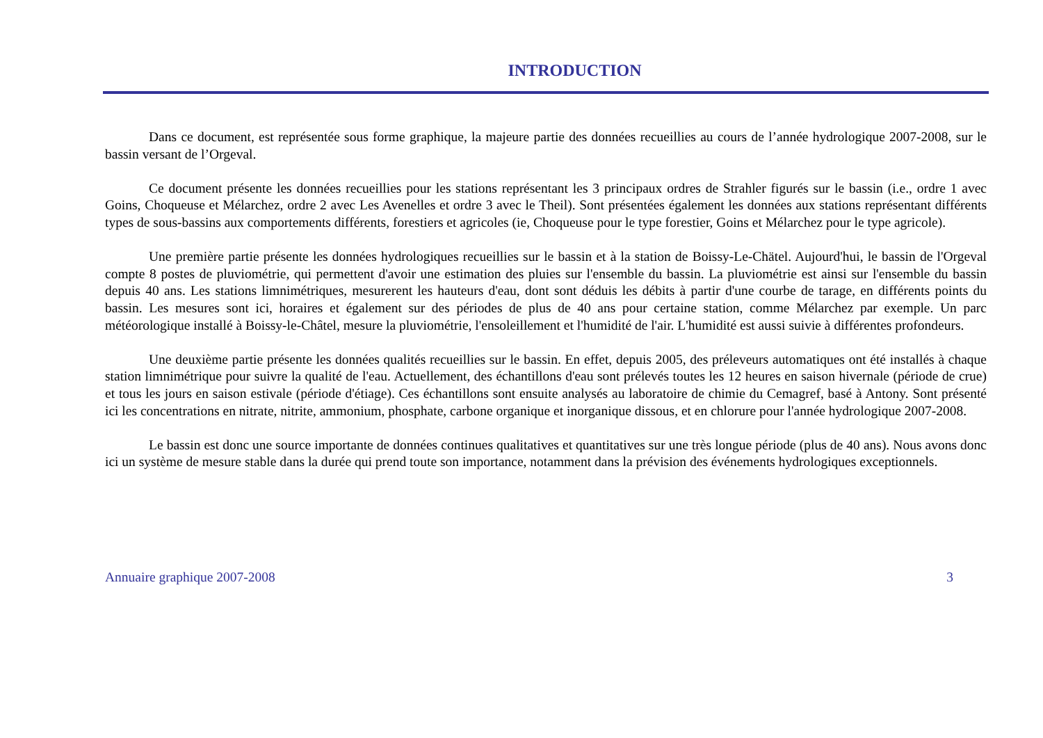INTRODUCTION
Dans ce document, est représentée sous forme graphique, la majeure partie des données recueillies au cours de l’année hydrologique 2007-2008, sur le bassin versant de l’Orgeval.
Ce document présente les données recueillies pour les stations représentant les 3 principaux ordres de Strahler figurés sur le bassin (i.e., ordre 1 avec Goins, Choqueuse et Mélarchez, ordre 2 avec Les Avenelles et ordre 3 avec le Theil). Sont présentées également les données aux stations représentant différents types de sous-bassins aux comportements différents, forestiers et agricoles (ie, Choqueuse pour le type forestier, Goins et Mélarchez pour le type agricole).
Une première partie présente les données hydrologiques recueillies sur le bassin et à la station de Boissy-Le-Chätel. Aujourd'hui, le bassin de l'Orgeval compte 8 postes de pluviométrie, qui permettent d'avoir une estimation des pluies sur l'ensemble du bassin. La pluviométrie est ainsi sur l'ensemble du bassin depuis 40 ans. Les stations limnimétriques, mesurerent les hauteurs d'eau, dont sont déduis les débits à partir d'une courbe de tarage, en différents points du bassin. Les mesures sont ici, horaires et également sur des périodes de plus de 40 ans pour certaine station, comme Mélarchez par exemple. Un parc météorologique installé à Boissy-le-Châtel, mesure la pluviométrie, l'ensoleillement et l'humidité de l'air. L'humidité est aussi suivie à différentes profondeurs.
Une deuxième partie présente les données qualités recueillies sur le bassin. En effet, depuis 2005, des préleveurs automatiques ont été installés à chaque station limnimétrique pour suivre la qualité de l'eau. Actuellement, des échantillons d'eau sont prélevés toutes les 12 heures en saison hivernale (période de crue) et tous les jours en saison estivale (période d'étiage). Ces échantillons sont ensuite analysés au laboratoire de chimie du Cemagref, basé à Antony. Sont présenté ici les concentrations en nitrate, nitrite, ammonium, phosphate, carbone organique et inorganique dissous, et en chlorure pour l'année hydrologique 2007-2008.
Le bassin est donc une source importante de données continues qualitatives et quantitatives sur une très longue période (plus de 40 ans). Nous avons donc ici un système de mesure stable dans la durée qui prend toute son importance, notamment dans la prévision des événements hydrologiques exceptionnels.
Annuaire graphique 2007-2008 3